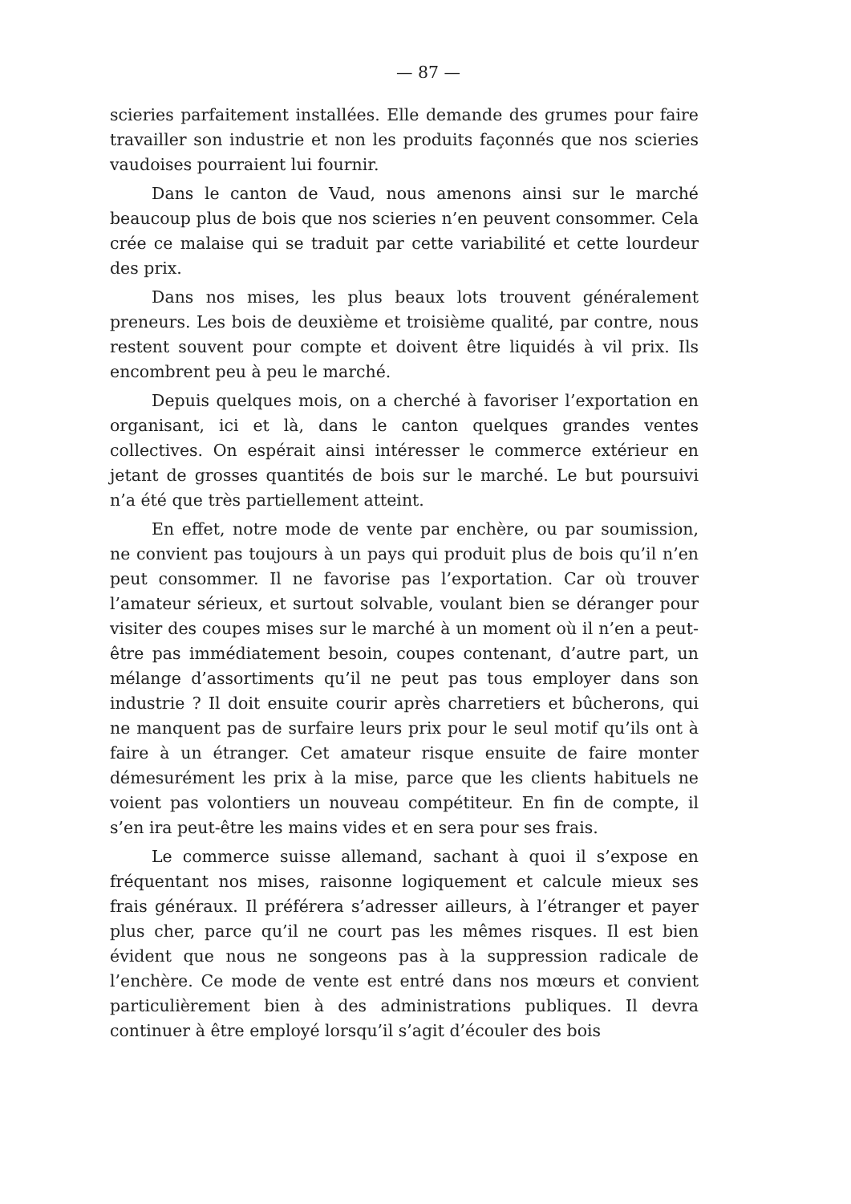— 87 —
scieries parfaitement installées. Elle demande des grumes pour faire travailler son industrie et non les produits façonnés que nos scieries vaudoises pourraient lui fournir.
Dans le canton de Vaud, nous amenons ainsi sur le marché beaucoup plus de bois que nos scieries n’en peuvent consommer. Cela crée ce malaise qui se traduit par cette variabilité et cette lourdeur des prix.
Dans nos mises, les plus beaux lots trouvent généralement preneurs. Les bois de deuxième et troisième qualité, par contre, nous restent souvent pour compte et doivent être liquidés à vil prix. Ils encombrent peu à peu le marché.
Depuis quelques mois, on a cherché à favoriser l’exportation en organisant, ici et là, dans le canton quelques grandes ventes collectives. On espérait ainsi intéresser le commerce extérieur en jetant de grosses quantités de bois sur le marché. Le but poursuivi n’a été que très partiellement atteint.
En effet, notre mode de vente par enchère, ou par soumission, ne convient pas toujours à un pays qui produit plus de bois qu’il n’en peut consommer. Il ne favorise pas l’exportation. Car où trouver l’amateur sérieux, et surtout solvable, voulant bien se déranger pour visiter des coupes mises sur le marché à un moment où il n’en a peut-être pas immédiatement besoin, coupes contenant, d’autre part, un mélange d’assortiments qu’il ne peut pas tous employer dans son industrie ? Il doit ensuite courir après charretiers et bûcherons, qui ne manquent pas de surfaire leurs prix pour le seul motif qu’ils ont à faire à un étranger. Cet amateur risque ensuite de faire monter démesurément les prix à la mise, parce que les clients habituels ne voient pas volontiers un nouveau compétiteur. En fin de compte, il s’en ira peut-être les mains vides et en sera pour ses frais.
Le commerce suisse allemand, sachant à quoi il s’expose en fréquentant nos mises, raisonne logiquement et calcule mieux ses frais généraux. Il préférera s’adresser ailleurs, à l’étranger et payer plus cher, parce qu’il ne court pas les mêmes risques. Il est bien évident que nous ne songeons pas à la suppression radicale de l’enchère. Ce mode de vente est entré dans nos mœurs et convient particulièrement bien à des administrations publiques. Il devra continuer à être employé lorsqu’il s’agit d’écouler des bois